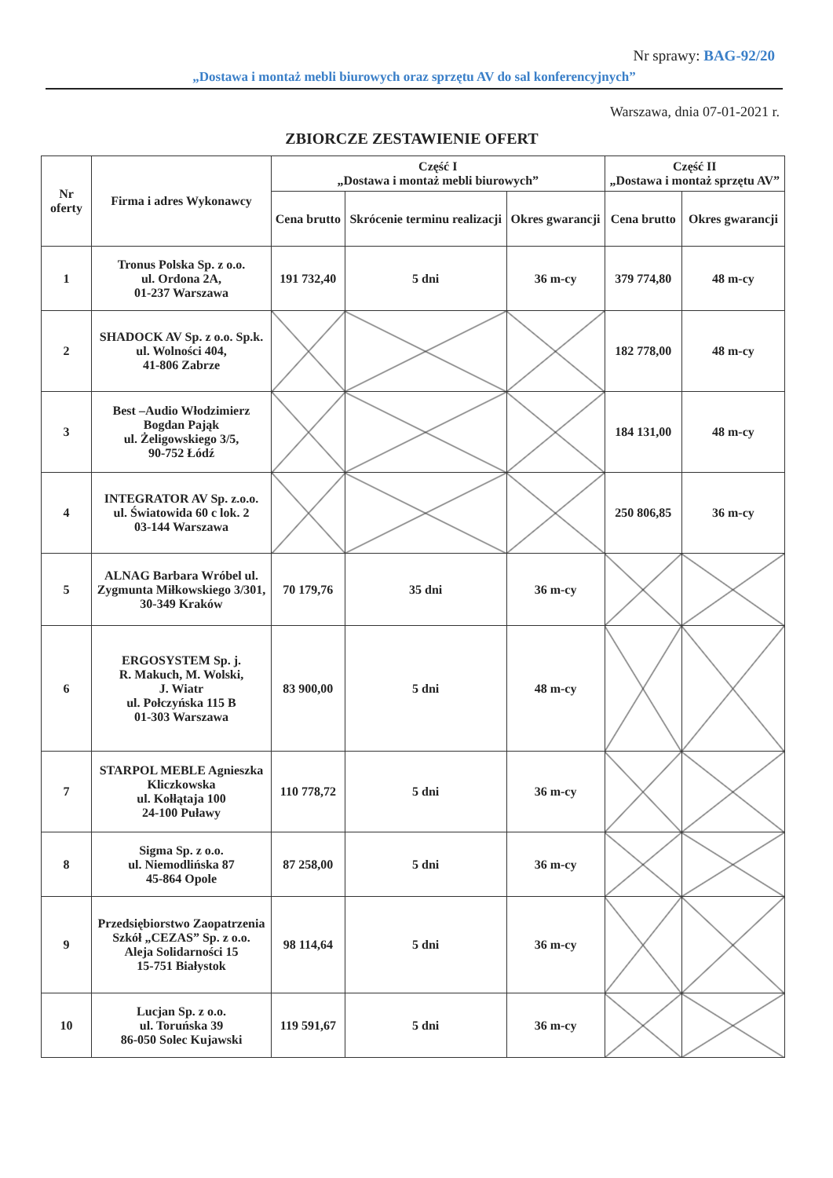Nr sprawy: BAG-92/20
„Dostawa i montaż mebli biurowych oraz sprzętu AV do sal konferencyjnych”
Warszawa, dnia 07-01-2021 r.
ZBIORCZE ZESTAWIENIE OFERT
| Nr oferty | Firma i adres Wykonawcy | Część I „Dostawa i montaż mebli biurowych” | | | Część II „Dostawa i montaż sprzętu AV” | |
| --- | --- | --- | --- | --- | --- | --- |
| | | Cena brutto | Skrócenie terminu realizacji | Okres gwarancji | Cena brutto | Okres gwarancji |
| 1 | Tronus Polska Sp. z o.o. ul. Ordona 2A, 01-237 Warszawa | 191 732,40 | 5 dni | 36 m-cy | 379 774,80 | 48 m-cy |
| 2 | SHADOCK AV Sp. z o.o. Sp.k. ul. Wolności 404, 41-806 Zabrze | | | | 182 778,00 | 48 m-cy |
| 3 | Best –Audio Włodzimierz Bogdan Pająk ul. Żeligowskiego 3/5, 90-752 Łódź | | | | 184 131,00 | 48 m-cy |
| 4 | INTEGRATOR AV Sp. z.o.o. ul. Światowida 60 c lok. 2 03-144 Warszawa | | | | 250 806,85 | 36 m-cy |
| 5 | ALNAG Barbara Wróbel ul. Zygmunta Miłkowskiego 3/301, 30-349 Kraków | 70 179,76 | 35 dni | 36 m-cy | | |
| 6 | ERGOSYSTEM Sp. j. R. Makuch, M. Wolski, J. Wiatr ul. Połczyńska 115 B 01-303 Warszawa | 83 900,00 | 5 dni | 48 m-cy | | |
| 7 | STARPOL MEBLE Agnieszka Kliczkowska ul. Kołłątaja 100 24-100 Puławy | 110 778,72 | 5 dni | 36 m-cy | | |
| 8 | Sigma Sp. z o.o. ul. Niemodlińska 87 45-864 Opole | 87 258,00 | 5 dni | 36 m-cy | | |
| 9 | Przedsiębiorstwo Zaopatrzenia Szkół „CEZAS” Sp. z o.o. Aleja Solidarności 15 15-751 Białystok | 98 114,64 | 5 dni | 36 m-cy | | |
| 10 | Lucjan Sp. z o.o. ul. Toruńska 39 86-050 Solec Kujawski | 119 591,67 | 5 dni | 36 m-cy | | |